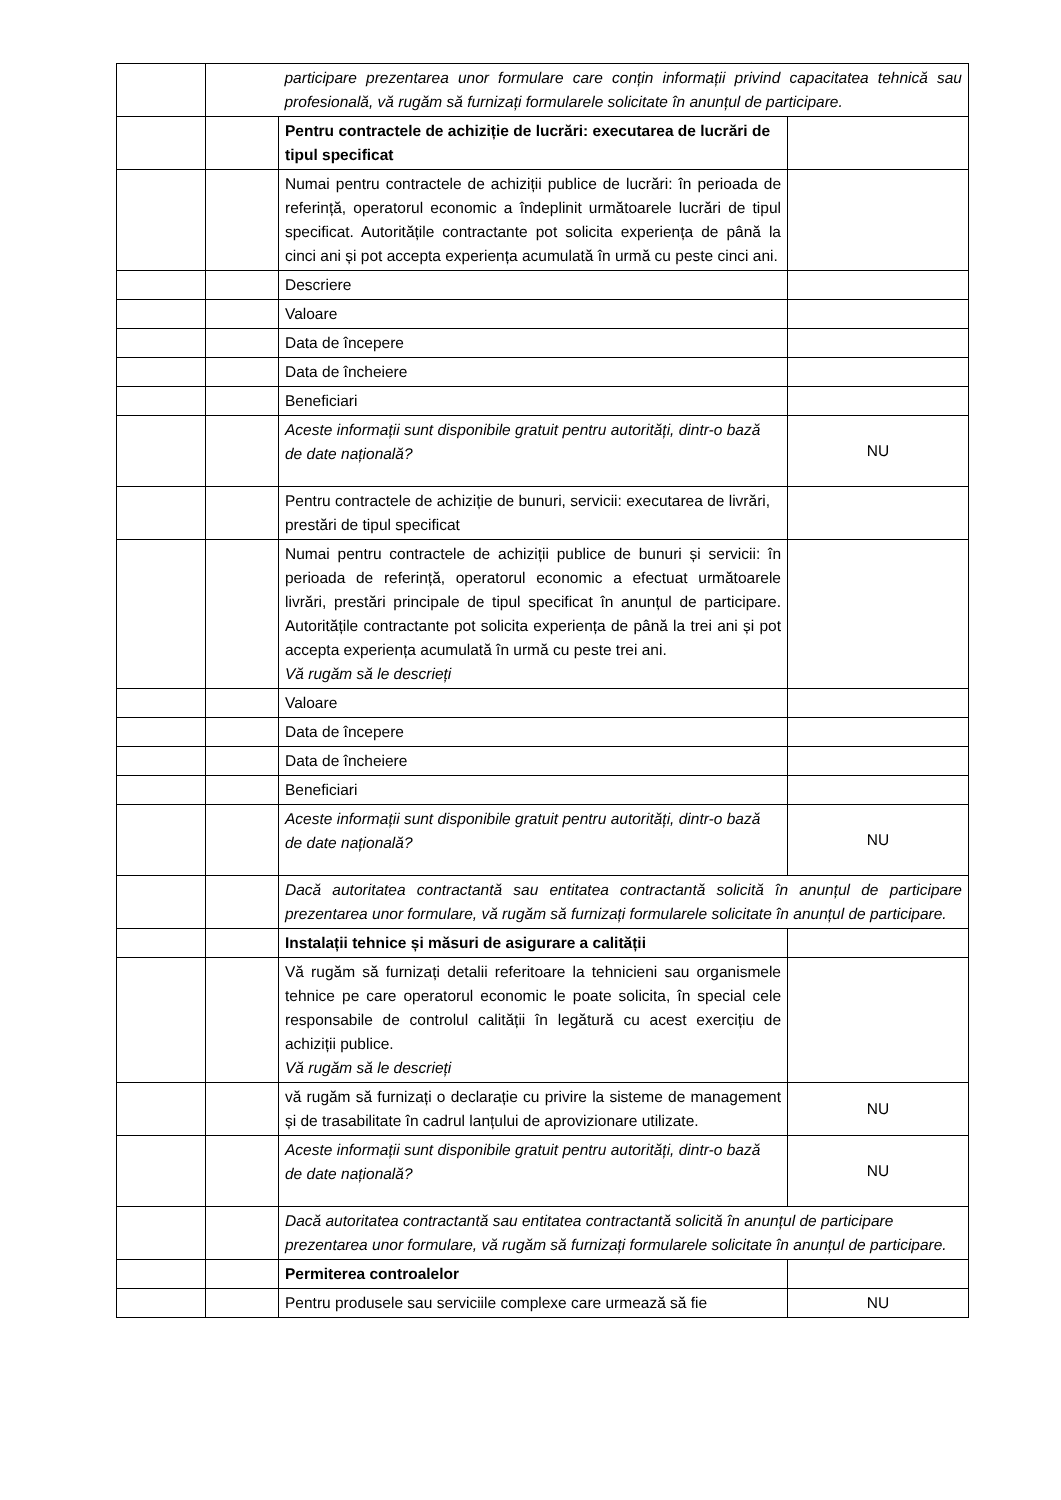| | | participare prezentarea unor formulare care conțin informații privind capacitatea tehnică sau profesională, vă rugăm să furnizați formularele solicitate în anunțul de participare. | |
| | | Pentru contractele de achiziție de lucrări: executarea de lucrări de tipul specificat | |
| | | Numai pentru contractele de achiziții publice de lucrări: în perioada de referință, operatorul economic a îndeplinit următoarele lucrări de tipul specificat. Autoritățile contractante pot solicita experiența de până la cinci ani și pot accepta experiența acumulată în urmă cu peste cinci ani. | |
| | | Descriere | |
| | | Valoare | |
| | | Data de începere | |
| | | Data de încheiere | |
| | | Beneficiari | |
| | | Aceste informații sunt disponibile gratuit pentru autorități, dintr-o bază de date națională? | NU |
| | | Pentru contractele de achiziție de bunuri, servicii: executarea de livrări, prestări de tipul specificat | |
| | | Numai pentru contractele de achiziții publice de bunuri și servicii: în perioada de referință, operatorul economic a efectuat următoarele livrări, prestări principale de tipul specificat în anunțul de participare. Autoritățile contractante pot solicita experiența de până la trei ani și pot accepta experiența acumulată în urmă cu peste trei ani. Vă rugăm să le descrieți | |
| | | Valoare | |
| | | Data de începere | |
| | | Data de încheiere | |
| | | Beneficiari | |
| | | Aceste informații sunt disponibile gratuit pentru autorități, dintr-o bază de date națională? | NU |
| | | Dacă autoritatea contractantă sau entitatea contractantă solicită în anunțul de participare prezentarea unor formulare, vă rugăm să furnizați formularele solicitate în anunțul de participare. | |
| | | Instalații tehnice și măsuri de asigurare a calității | |
| | | Vă rugăm să furnizați detalii referitoare la tehnicieni sau organismele tehnice pe care operatorul economic le poate solicita, în special cele responsabile de controlul calității în legătură cu acest exercițiu de achiziții publice. Vă rugăm să le descrieți | |
| | | vă rugăm să furnizați o declarație cu privire la sisteme de management și de trasabilitate în cadrul lanțului de aprovizionare utilizate. | NU |
| | | Aceste informații sunt disponibile gratuit pentru autorități, dintr-o bază de date națională? | NU |
| | | Dacă autoritatea contractantă sau entitatea contractantă solicită în anunțul de participare prezentarea unor formulare, vă rugăm să furnizați formularele solicitate în anunțul de participare. | |
| | | Permiterea controalelor | |
| | | Pentru produsele sau serviciile complexe care urmează să fie | NU |